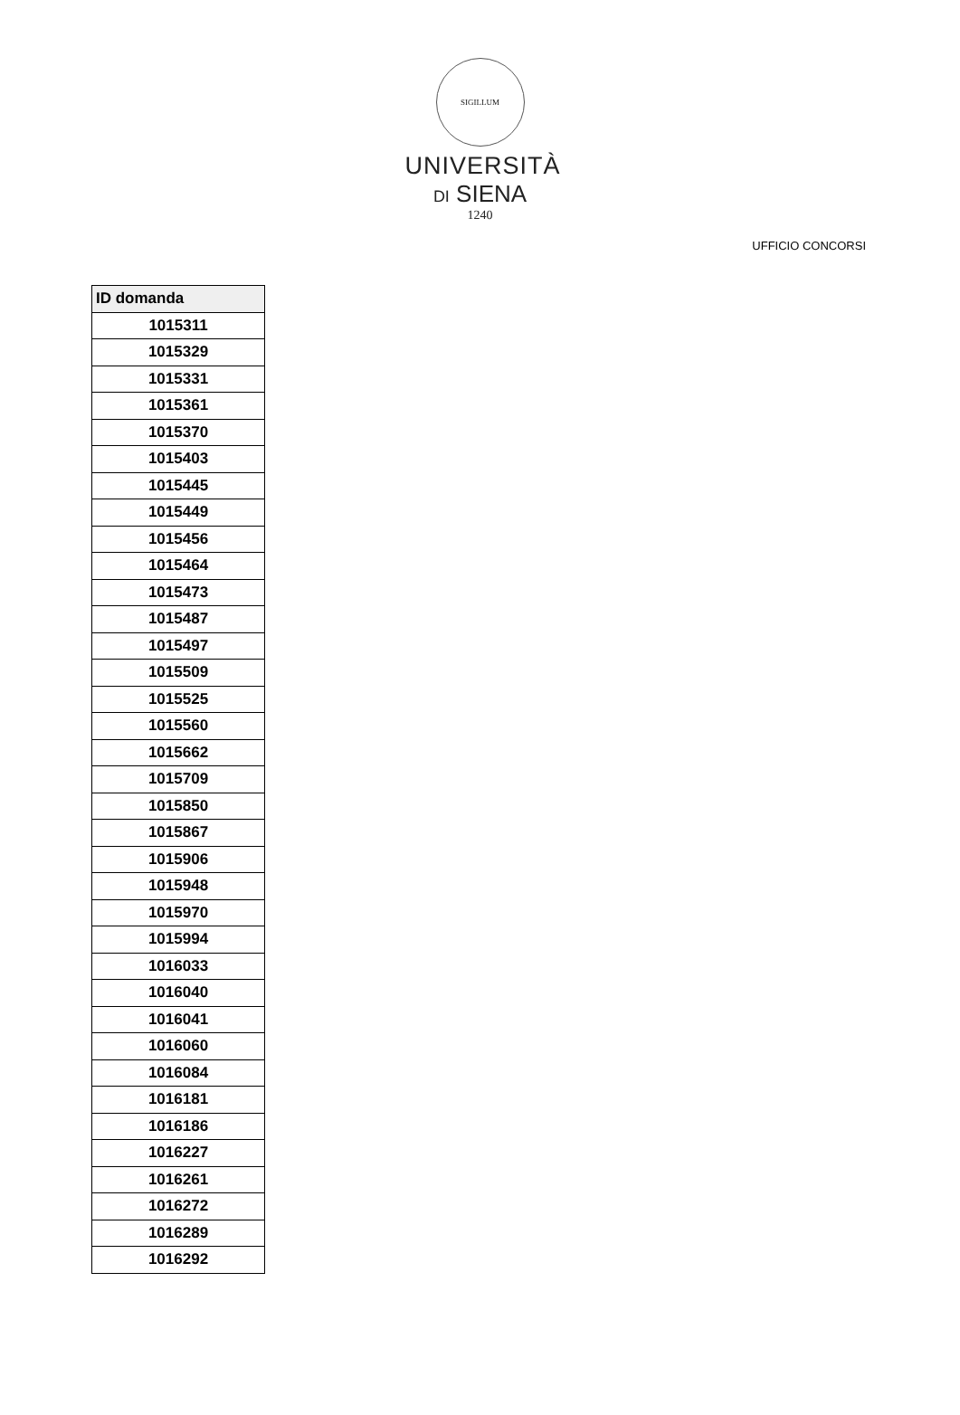SIGILLUM
UNIVERSITÀ
DI SIENA
1240
UFFICIO CONCORSI
| ID domanda |
| --- |
| 1015311 |
| 1015329 |
| 1015331 |
| 1015361 |
| 1015370 |
| 1015403 |
| 1015445 |
| 1015449 |
| 1015456 |
| 1015464 |
| 1015473 |
| 1015487 |
| 1015497 |
| 1015509 |
| 1015525 |
| 1015560 |
| 1015662 |
| 1015709 |
| 1015850 |
| 1015867 |
| 1015906 |
| 1015948 |
| 1015970 |
| 1015994 |
| 1016033 |
| 1016040 |
| 1016041 |
| 1016060 |
| 1016084 |
| 1016181 |
| 1016186 |
| 1016227 |
| 1016261 |
| 1016272 |
| 1016289 |
| 1016292 |